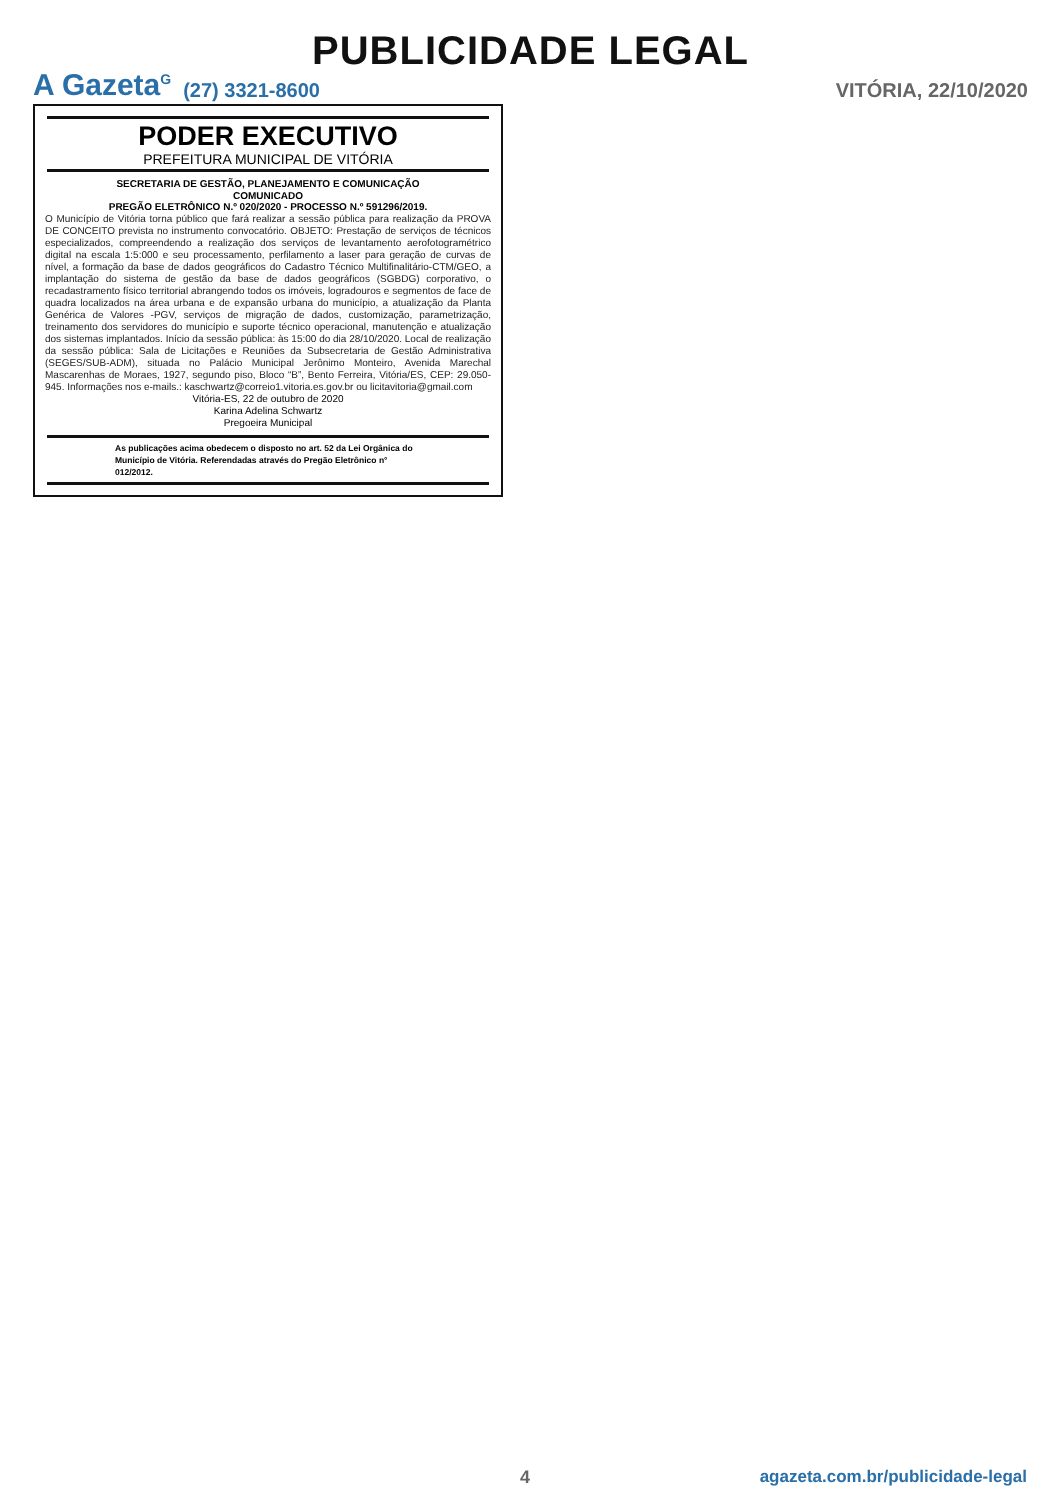PUBLICIDADE LEGAL
A Gazeta<sup>G</sup> (27) 3321-8600 VITÓRIA, 22/10/2020
PODER EXECUTIVO
PREFEITURA MUNICIPAL DE VITÓRIA
SECRETARIA DE GESTÃO, PLANEJAMENTO E COMUNICAÇÃO
COMUNICADO
PREGÃO ELETRÔNICO N.º 020/2020 - PROCESSO N.º 591296/2019.
O Município de Vitória torna público que fará realizar a sessão pública para realização da PROVA DE CONCEITO prevista no instrumento convocatório. OBJETO: Prestação de serviços de técnicos especializados, compreendendo a realização dos serviços de levantamento aerofotogramétrico digital na escala 1:5:000 e seu processamento, perfilamento a laser para geração de curvas de nível, a formação da base de dados geográficos do Cadastro Técnico Multifinalitário-CTM/GEO, a implantação do sistema de gestão da base de dados geográficos (SGBDG) corporativo, o recadastramento físico territorial abrangendo todos os imóveis, logradouros e segmentos de face de quadra localizados na área urbana e de expansão urbana do município, a atualização da Planta Genérica de Valores -PGV, serviços de migração de dados, customização, parametrização, treinamento dos servidores do município e suporte técnico operacional, manutenção e atualização dos sistemas implantados. Início da sessão pública: às 15:00 do dia 28/10/2020. Local de realização da sessão pública: Sala de Licitações e Reuniões da Subsecretaria de Gestão Administrativa (SEGES/SUB-ADM), situada no Palácio Municipal Jerônimo Monteiro, Avenida Marechal Mascarenhas de Moraes, 1927, segundo piso, Bloco “B”, Bento Ferreira, Vitória/ES, CEP: 29.050-945. Informações nos e-mails.: kaschwartz@correio1.vitoria.es.gov.br ou licitavitoria@gmail.com
Vitória-ES, 22 de outubro de 2020
Karina Adelina Schwartz
Pregoeira Municipal
As publicações acima obedecem o disposto no art. 52 da Lei Orgânica do Município de Vitória. Referendadas através do Pregão Eletrônico n° 012/2012.
4
agazeta.com.br/publicidade-legal